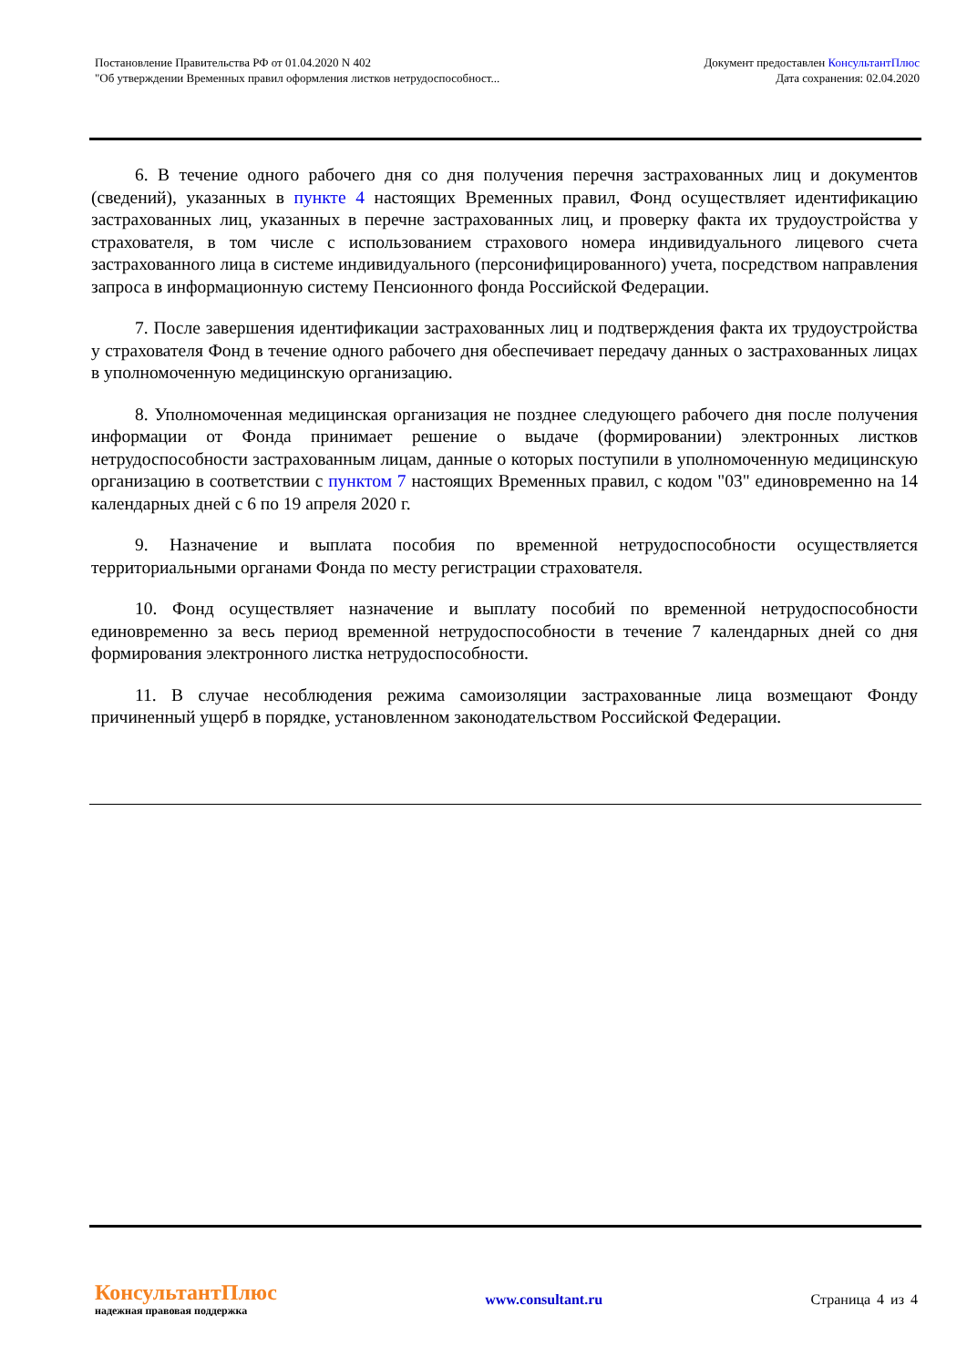Постановление Правительства РФ от 01.04.2020 N 402
"Об утверждении Временных правил оформления листков нетрудоспособност...
Документ предоставлен КонсультантПлюс
Дата сохранения: 02.04.2020
6. В течение одного рабочего дня со дня получения перечня застрахованных лиц и документов (сведений), указанных в пункте 4 настоящих Временных правил, Фонд осуществляет идентификацию застрахованных лиц, указанных в перечне застрахованных лиц, и проверку факта их трудоустройства у страхователя, в том числе с использованием страхового номера индивидуального лицевого счета застрахованного лица в системе индивидуального (персонифицированного) учета, посредством направления запроса в информационную систему Пенсионного фонда Российской Федерации.
7. После завершения идентификации застрахованных лиц и подтверждения факта их трудоустройства у страхователя Фонд в течение одного рабочего дня обеспечивает передачу данных о застрахованных лицах в уполномоченную медицинскую организацию.
8. Уполномоченная медицинская организация не позднее следующего рабочего дня после получения информации от Фонда принимает решение о выдаче (формировании) электронных листков нетрудоспособности застрахованным лицам, данные о которых поступили в уполномоченную медицинскую организацию в соответствии с пунктом 7 настоящих Временных правил, с кодом "03" единовременно на 14 календарных дней с 6 по 19 апреля 2020 г.
9. Назначение и выплата пособия по временной нетрудоспособности осуществляется территориальными органами Фонда по месту регистрации страхователя.
10. Фонд осуществляет назначение и выплату пособий по временной нетрудоспособности единовременно за весь период временной нетрудоспособности в течение 7 календарных дней со дня формирования электронного листка нетрудоспособности.
11. В случае несоблюдения режима самоизоляции застрахованные лица возмещают Фонду причиненный ущерб в порядке, установленном законодательством Российской Федерации.
КонсультантПлюс
надежная правовая поддержка
www.consultant.ru Страница 4 из 4